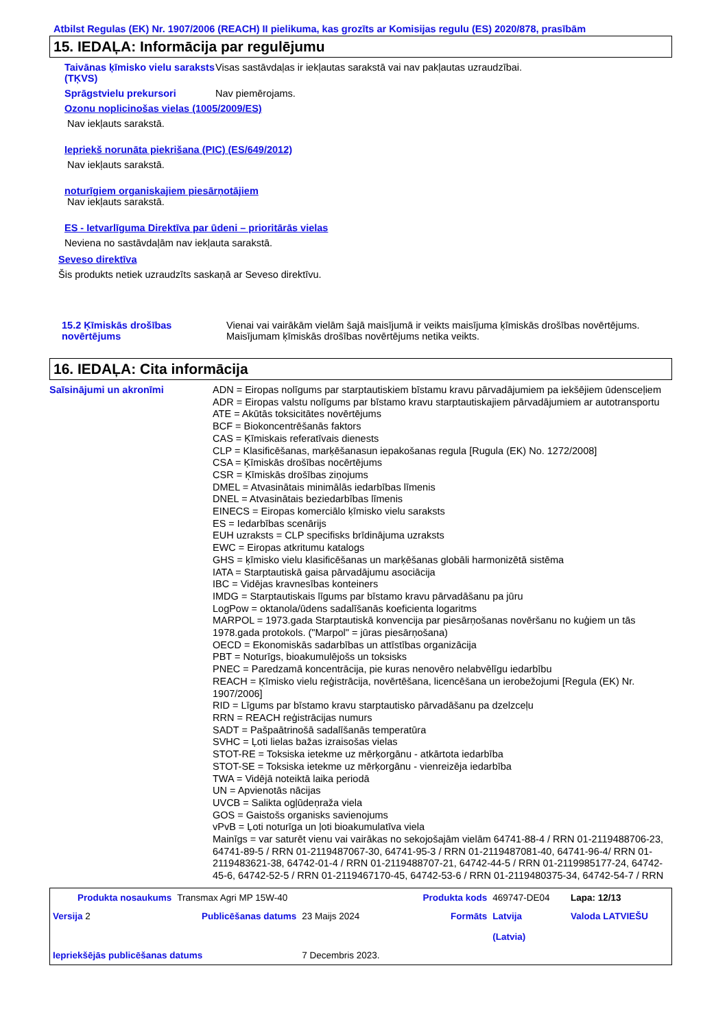Atbilst Regulas (EK) Nr. 1907/2006 (REACH) II pielikuma, kas grozīts ar Komisijas regulu (ES) 2020/878, prasībām
15. IEDAĻA: Informācija par regulējumu
Taivānas ķīmisko vielu saraksts (TĶVS)
Visas sastāvdaļas ir iekļautas sarakstā vai nav pakļautas uzraudzībai.
Sprāgstvielu prekursori Nav piemērojams.
Ozonu noplicinošas vielas (1005/2009/ES)
Nav iekļauts sarakstā.
Iepriekš norunāta piekrišana (PIC) (ES/649/2012)
Nav iekļauts sarakstā.
noturīgiem organiskajiem piesārņotājiem
Nav iekļauts sarakstā.
ES - Ietvarlīguma Direktīva par ūdeni – prioritārās vielas
Neviena no sastāvdaļām nav iekļauta sarakstā.
Seveso direktīva
Šis produkts netiek uzraudzīts saskaņā ar Seveso direktīvu.
15.2 Ķīmiskās drošības novērtējums
Vienai vai vairākām vielām šajā maisījumā ir veikts maisījuma ķīmiskās drošības novērtējums.
Maisījumam ķīmiskās drošības novērtējums netika veikts.
16. IEDAĻA: Cita informācija
Saīsinājumi un akronīmi
ADN = Eiropas nolīgums par starptautiskiem bīstamu kravu pārvadājumiem pa iekšējiem ūdensceļiem
ADR = Eiropas valstu nolīgums par bīstamo kravu starptautiskajiem pārvadājumiem ar autotransportu
ATE = Akūtās toksicitātes novērtējums
BCF = Biokoncentrēšanās faktors
CAS = Ķīmiskais referatīvais dienests
CLP = Klasificēšanas, marķēšanasun iepakošanas regula [Rugula (EK) No. 1272/2008]
CSA = Ķīmiskās drošības nocērtējums
CSR = Ķīmiskās drošības ziņojums
DMEL = Atvasinātais minimālās iedarbības līmenis
DNEL = Atvasinātais beziedarbības līmenis
EINECS = Eiropas komerciālo ķīmisko vielu saraksts
ES = Iedarbības scenārijs
EUH uzraksts = CLP specifisks brīdinājuma uzraksts
EWC = Eiropas atkritumu katalogs
GHS = ķīmisko vielu klasificēšanas un marķēšanas globāli harmonizētā sistēma
IATA = Starptautiskā gaisa pārvadājumu asociācija
IBC = Vidējas kravnesības konteiners
IMDG = Starptautiskais līgums par bīstamo kravu pārvadāšanu pa jūru
LogPow = oktanola/ūdens sadalīšanās koeficienta logaritms
MARPOL = 1973.gada Starptautiskā konvencija par piesārņošanas novēršanu no kuģiem un tās 1978.gada protokols. ("Marpol" = jūras piesārņošana)
OECD = Ekonomiskās sadarbības un attīstības organizācija
PBT = Noturīgs, bioakumulējošs un toksisks
PNEC = Paredzamā koncentrācija, pie kuras nenovēro nelabvēlīgu iedarbību
REACH = Ķīmisko vielu reģistrācija, novērtēšana, licencēšana un ierobežojumi [Regula (EK) Nr. 1907/2006]
RID = Līgums par bīstamo kravu starptautisko pārvadāšanu pa dzelzceļu
RRN = REACH reģistrācijas numurs
SADT = Pašpaātrinošā sadalīšanās temperatūra
SVHC = Ļoti lielas bažas izraisošas vielas
STOT-RE = Toksiska ietekme uz mērķorgānu - atkārtota iedarbība
STOT-SE = Toksiska ietekme uz mērķorgānu - vienreizēja iedarbība
TWA = Vidējā noteiktā laika periodā
UN = Apvienotās nācijas
UVCB = Salikta ogļūdeņraža viela
GOS = Gaistošs organisks savienojums
vPvB = Ļoti noturīga un ļoti bioakumulatīva viela
Mainīgs = var saturēt vienu vai vairākas no sekojošajām vielām 64741-88-4 / RRN 01-2119488706-23, 64741-89-5 / RRN 01-2119487067-30, 64741-95-3 / RRN 01-2119487081-40, 64741-96-4/ RRN 01-2119483621-38, 64742-01-4 / RRN 01-2119488707-21, 64742-44-5 / RRN 01-2119985177-24, 64742-45-6, 64742-52-5 / RRN 01-2119467170-45, 64742-53-6 / RRN 01-2119480375-34, 64742-54-7 / RRN
| Produkta nosaukums | Transmax Agri MP 15W-40 | | Produkta kods | 469747-DE04 | Lapa: 12/13 |
| Versija 2 | Publicēšanas datums | 23 Maijs 2024 | Formāts | Latvija (Latvia) | Valoda LATVIEŠU |
| Iepriekšējās publicēšanas datums | | 7 Decembris 2023. | | | |